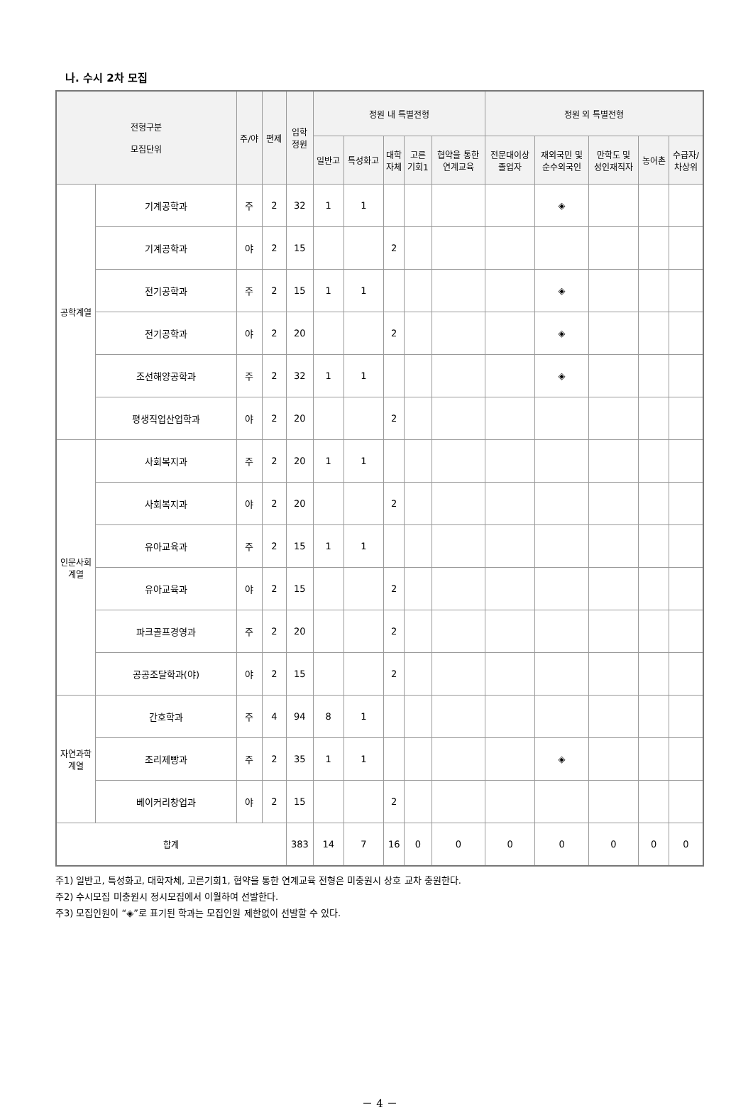나. 수시 2차 모집
| 전형구분 모집단위 | | 주/야 | 편제 | 입학 정원 | 정원 내 특별전형 | | | | | 정원 외 특별전형 | | | | |
| --- | --- | --- | --- | --- | --- | --- | --- | --- | --- | --- | --- | --- | --- | --- |
| | | | | | 일반고 | 특성화고 | 대학 자체 | 고른 기회1 | 협약을 통한 연계교육 | 전문대이상 졸업자 | 재외국민 및 순수외국인 | 만학도 및 성인재직자 | 농어촌 | 수급자/ 차상위 |
| 공학계열 | 기계공학과 | 주 | 2 | 32 | 1 | 1 | | | | | ◈ | | | |
| | 기계공학과 | 야 | 2 | 15 | | | 2 | | | | | | | |
| | 전기공학과 | 주 | 2 | 15 | 1 | 1 | | | | | ◈ | | | |
| | 전기공학과 | 야 | 2 | 20 | | | 2 | | | | ◈ | | | |
| | 조선해양공학과 | 주 | 2 | 32 | 1 | 1 | | | | | ◈ | | | |
| | 평생직업산업학과 | 야 | 2 | 20 | | | 2 | | | | | | | |
| 인문사회 계열 | 사회복지과 | 주 | 2 | 20 | 1 | 1 | | | | | | | | |
| | 사회복지과 | 야 | 2 | 20 | | | 2 | | | | | | | |
| | 유아교육과 | 주 | 2 | 15 | 1 | 1 | | | | | | | | |
| | 유아교육과 | 야 | 2 | 15 | | | 2 | | | | | | | |
| | 파크골프경영과 | 주 | 2 | 20 | | | 2 | | | | | | | |
| | 공공조달학과(야) | 야 | 2 | 15 | | | 2 | | | | | | | |
| 자연과학 계열 | 간호학과 | 주 | 4 | 94 | 8 | 1 | | | | | | | | |
| | 조리제빵과 | 주 | 2 | 35 | 1 | 1 | | | | | ◈ | | | |
| | 베이커리창업과 | 야 | 2 | 15 | | | 2 | | | | | | | |
| 합계 | | | | 383 | 14 | 7 | 16 | 0 | 0 | 0 | 0 | 0 | 0 | 0 |
주1) 일반고, 특성화고, 대학자체, 고른기회1, 협약을 통한 연계교육 전형은 미충원시 상호 교차 충원한다.
주2) 수시모집 미충원시 정시모집에서 이월하여 선발한다.
주3) 모집인원이 “◈”로 표기된 학과는 모집인원 제한없이 선발할 수 있다.
－ 4 －